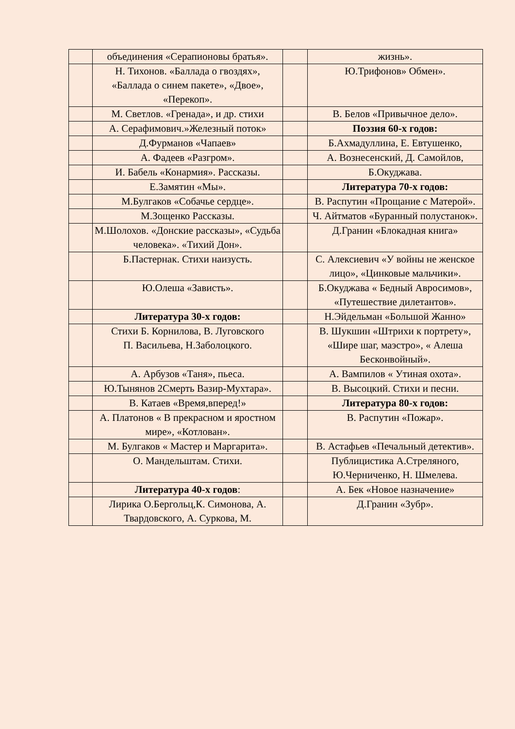| | объединения «Серапионовы братья». | | жизнь». |
| | Н. Тихонов. «Баллада о гвоздях», «Баллада о синем пакете», «Двое», «Перекоп». | | Ю.Трифонов» Обмен». |
| | М. Светлов. «Гренада», и др. стихи | | В. Белов «Привычное дело». |
| | А. Серафимович.»Железный поток» | | Поэзия 60-х годов: |
| | Д.Фурманов «Чапаев» | | Б.Ахмадуллина, Е. Евтушенко, |
| | А. Фадеев «Разгром». | | А. Вознесенский, Д. Самойлов, |
| | И. Бабель «Конармия». Рассказы. | | Б.Окуджава. |
| | Е.Замятин «Мы». | | Литература 70-х годов: |
| | М.Булгаков «Собачье сердце». | | В. Распутин «Прощание с Матерой». |
| | М.Зощенко Рассказы. | | Ч. Айтматов «Буранный полустанок». |
| | М.Шолохов. «Донские рассказы», «Судьба человека». «Тихий Дон». | | Д.Гранин «Блокадная книга» |
| | Б.Пастернак. Стихи наизусть. | | С. Алексиевич «У войны не женское лицо», «Цинковые мальчики». |
| | Ю.Олеша «Зависть». | | Б.Окуджава « Бедный Авросимов», «Путешествие дилетантов». |
| | Литература 30-х годов: | | Н.Эйдельман «Большой Жанно» |
| | Стихи Б. Корнилова, В. Луговского П. Васильева, Н.Заболоцкого. | | В. Шукшин «Штрихи к портрету», «Шире шаг, маэстро», « Алеша Бесконвойный». |
| | А. Арбузов «Таня», пьеса. | | А. Вампилов « Утиная охота». |
| | Ю.Тынянов 2Смерть Вазир-Мухтара». | | В. Высоцкий. Стихи и песни. |
| | В. Катаев «Время,вперед!» | | Литература 80-х годов: |
| | А. Платонов « В прекрасном и яростном мире», «Котлован». | | В. Распутин «Пожар». |
| | М. Булгаков « Мастер и Маргарита». | | В. Астафьев «Печальный детектив». |
| | О. Мандельштам. Стихи. | | Публицистика А.Стреляного, Ю.Черниченко, Н. Шмелева. |
| | Литература 40-х годов : | | А. Бек «Новое назначение» |
| | Лирика О.Бергольц,К. Симонова, А. Твардовского, А. Суркова, М. | | Д.Гранин «Зубр». |